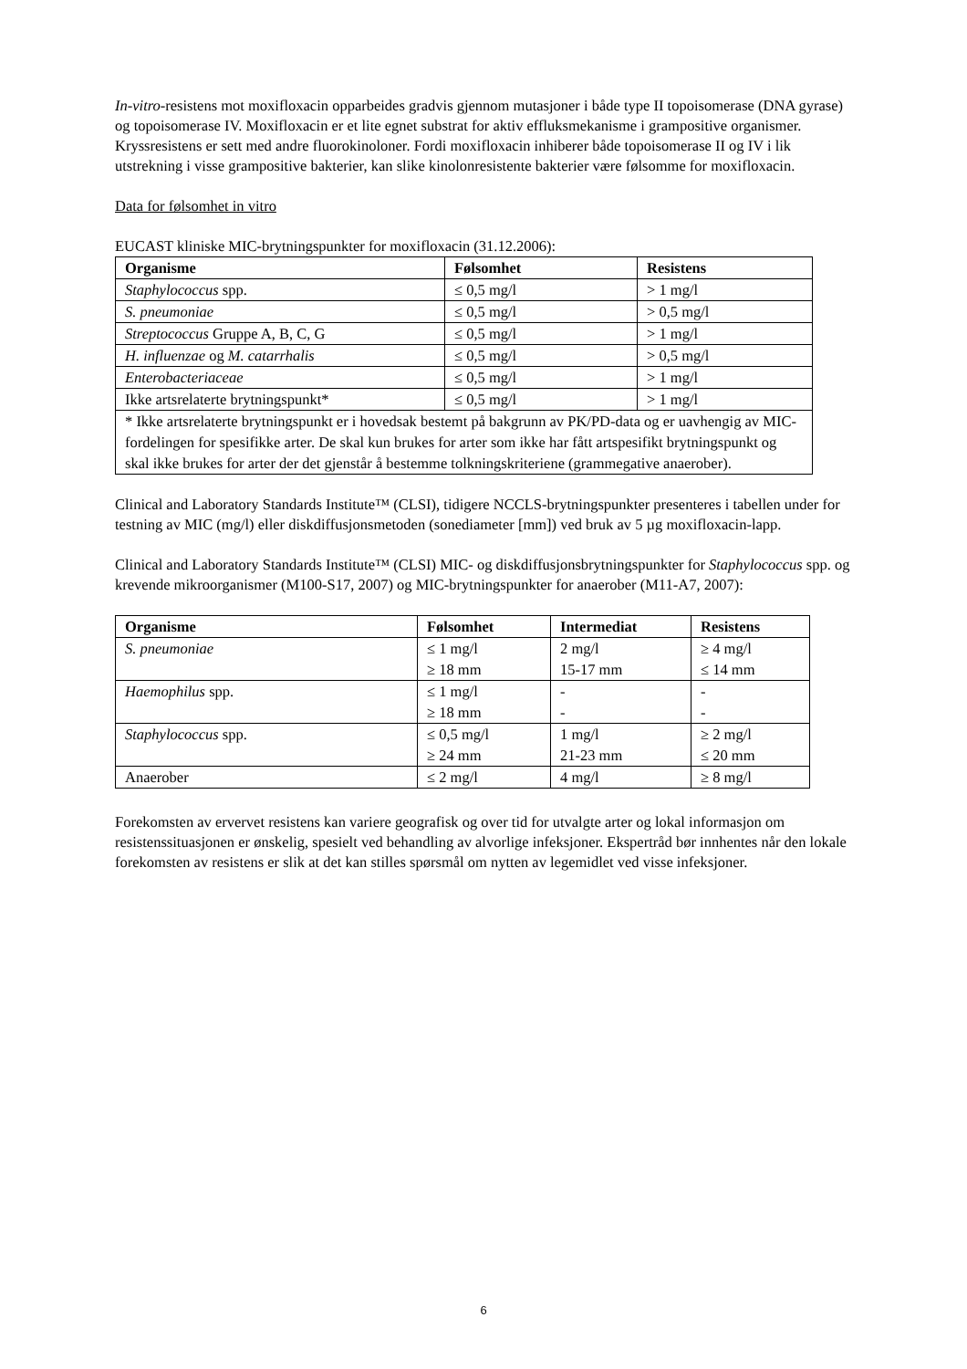In-vitro-resistens mot moxifloxacin opparbeides gradvis gjennom mutasjoner i både type II topoisomerase (DNA gyrase) og topoisomerase IV. Moxifloxacin er et lite egnet substrat for aktiv effluksmekanisme i grampositive organismer.
Kryssresistens er sett med andre fluorokinoloner. Fordi moxifloxacin inhiberer både topoisomerase II og IV i lik utstrekning i visse grampositive bakterier, kan slike kinolonresistente bakterier være følsomme for moxifloxacin.
Data for følsomhet in vitro
EUCAST kliniske MIC-brytningspunkter for moxifloxacin (31.12.2006):
| Organisme | Følsomhet | Resistens |
| --- | --- | --- |
| Staphylococcus spp. | ≤ 0,5 mg/l | > 1 mg/l |
| S. pneumoniae | ≤ 0,5 mg/l | > 0,5 mg/l |
| Streptococcus Gruppe A, B, C, G | ≤ 0,5 mg/l | > 1 mg/l |
| H. influenzae og M. catarrhalis | ≤ 0,5 mg/l | > 0,5 mg/l |
| Enterobacteriaceae | ≤ 0,5 mg/l | > 1 mg/l |
| Ikke artsrelaterte brytningspunkt* | ≤ 0,5 mg/l | > 1 mg/l |
| * Ikke artsrelaterte brytningspunkt er i hovedsak bestemt på bakgrunn av PK/PD-data og er uavhengig av MIC-fordelingen for spesifikke arter. De skal kun brukes for arter som ikke har fått artspesifikt brytningspunkt og skal ikke brukes for arter der det gjenstår å bestemme tolkningskriteriene (grammegative anaerober). | | |
Clinical and Laboratory Standards Institute™ (CLSI), tidigere NCCLS-brytningspunkter presenteres i tabellen under for testning av MIC (mg/l) eller diskdiffusjonsmetoden (sonediameter [mm]) ved bruk av 5 µg moxifloxacin-lapp.
Clinical and Laboratory Standards Institute™ (CLSI) MIC- og diskdiffusjonsbrytningspunkter for Staphylococcus spp. og krevende mikroorganismer (M100-S17, 2007) og MIC-brytningspunkter for anaerober (M11-A7, 2007):
| Organisme | Følsomhet | Intermediat | Resistens |
| --- | --- | --- | --- |
| S. pneumoniae | ≤ 1 mg/l ≥ 18 mm | 2 mg/l 15-17 mm | ≥ 4 mg/l ≤ 14 mm |
| Haemophilus spp. | ≤ 1 mg/l ≥ 18 mm | - - | - - |
| Staphylococcus spp. | ≤ 0,5 mg/l ≥ 24 mm | 1 mg/l 21-23 mm | ≥ 2 mg/l ≤ 20 mm |
| Anaerober | ≤ 2 mg/l | 4 mg/l | ≥ 8 mg/l |
Forekomsten av ervervet resistens kan variere geografisk og over tid for utvalgte arter og lokal informasjon om resistenssituasjonen er ønskelig, spesielt ved behandling av alvorlige infeksjoner. Ekspertråd bør innhentes når den lokale forekomsten av resistens er slik at det kan stilles spørsmål om nytten av legemidlet ved visse infeksjoner.
6